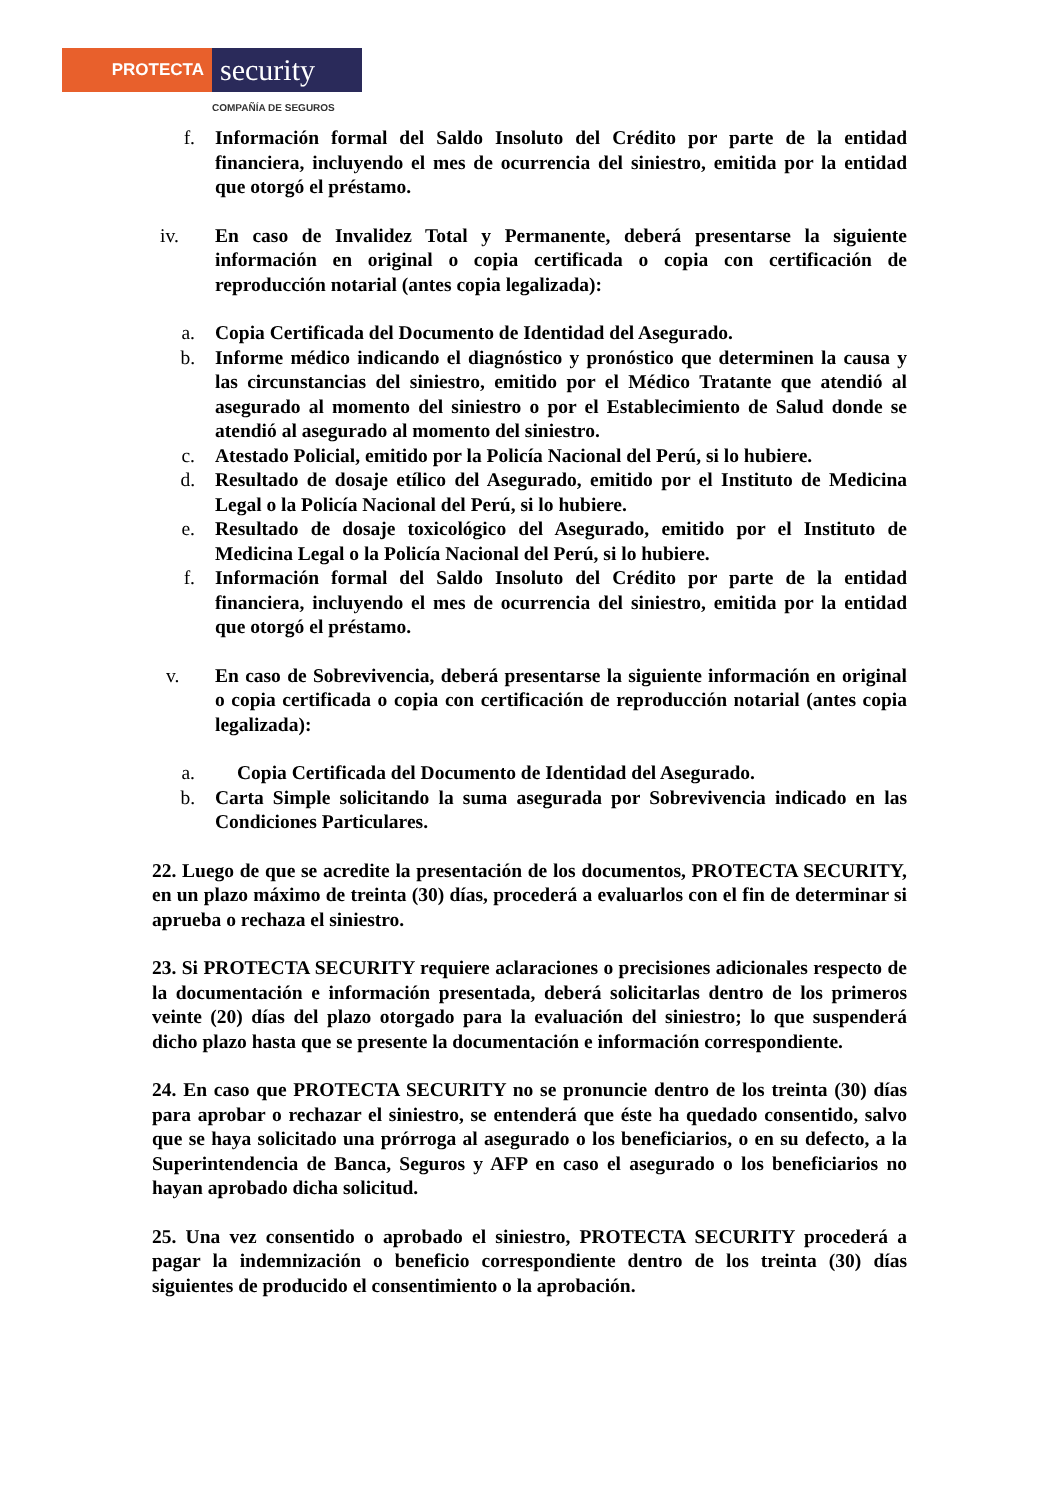PROTECTA
security
COMPAÑÍA DE SEGUROS
f. Información formal del Saldo Insoluto del Crédito por parte de la entidad financiera, incluyendo el mes de ocurrencia del siniestro, emitida por la entidad que otorgó el préstamo.
iv. En caso de Invalidez Total y Permanente, deberá presentarse la siguiente información en original o copia certificada o copia con certificación de reproducción notarial (antes copia legalizada):
a. Copia Certificada del Documento de Identidad del Asegurado.
b. Informe médico indicando el diagnóstico y pronóstico que determinen la causa y las circunstancias del siniestro, emitido por el Médico Tratante que atendió al asegurado al momento del siniestro o por el Establecimiento de Salud donde se atendió al asegurado al momento del siniestro.
c. Atestado Policial, emitido por la Policía Nacional del Perú, si lo hubiere.
d. Resultado de dosaje etílico del Asegurado, emitido por el Instituto de Medicina Legal o la Policía Nacional del Perú, si lo hubiere.
e. Resultado de dosaje toxicológico del Asegurado, emitido por el Instituto de Medicina Legal o la Policía Nacional del Perú, si lo hubiere.
f. Información formal del Saldo Insoluto del Crédito por parte de la entidad financiera, incluyendo el mes de ocurrencia del siniestro, emitida por la entidad que otorgó el préstamo.
v. En caso de Sobrevivencia, deberá presentarse la siguiente información en original o copia certificada o copia con certificación de reproducción notarial (antes copia legalizada):
a. Copia Certificada del Documento de Identidad del Asegurado.
b. Carta Simple solicitando la suma asegurada por Sobrevivencia indicado en las Condiciones Particulares.
22. Luego de que se acredite la presentación de los documentos, PROTECTA SECURITY, en un plazo máximo de treinta (30) días, procederá a evaluarlos con el fin de determinar si aprueba o rechaza el siniestro.
23. Si PROTECTA SECURITY requiere aclaraciones o precisiones adicionales respecto de la documentación e información presentada, deberá solicitarlas dentro de los primeros veinte (20) días del plazo otorgado para la evaluación del siniestro; lo que suspenderá dicho plazo hasta que se presente la documentación e información correspondiente.
24. En caso que PROTECTA SECURITY no se pronuncie dentro de los treinta (30) días para aprobar o rechazar el siniestro, se entenderá que éste ha quedado consentido, salvo que se haya solicitado una prórroga al asegurado o los beneficiarios, o en su defecto, a la Superintendencia de Banca, Seguros y AFP en caso el asegurado o los beneficiarios no hayan aprobado dicha solicitud.
25. Una vez consentido o aprobado el siniestro, PROTECTA SECURITY procederá a pagar la indemnización o beneficio correspondiente dentro de los treinta (30) días siguientes de producido el consentimiento o la aprobación.